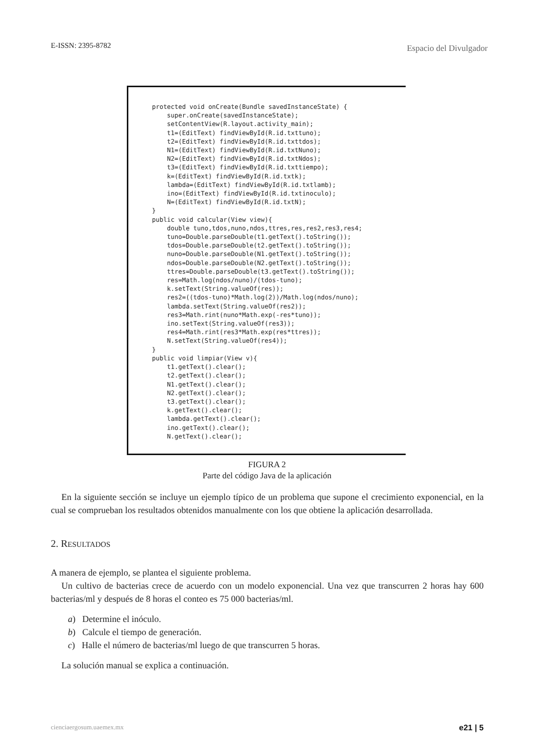E-ISSN: 2395-8782 Espacio del Divulgador
protected void onCreate(Bundle savedInstanceState) {
    super.onCreate(savedInstanceState);
    setContentView(R.layout.activity_main);
    t1=(EditText) findViewById(R.id.txttuno);
    t2=(EditText) findViewById(R.id.txttdos);
    N1=(EditText) findViewById(R.id.txtNuno);
    N2=(EditText) findViewById(R.id.txtNdos);
    t3=(EditText) findViewById(R.id.txttiempo);
    k=(EditText) findViewById(R.id.txtk);
    lambda=(EditText) findViewById(R.id.txtlamb);
    ino=(EditText) findViewById(R.id.txtinoculo);
    N=(EditText) findViewById(R.id.txtN);
}
public void calcular(View view){
    double tuno,tdos,nuno,ndos,ttres,res,res2,res3,res4;
    tuno=Double.parseDouble(t1.getText().toString());
    tdos=Double.parseDouble(t2.getText().toString());
    nuno=Double.parseDouble(N1.getText().toString());
    ndos=Double.parseDouble(N2.getText().toString());
    ttres=Double.parseDouble(t3.getText().toString());
    res=Math.log(ndos/nuno)/(tdos-tuno);
    k.setText(String.valueOf(res));
    res2=((tdos-tuno)*Math.log(2))/Math.log(ndos/nuno);
    lambda.setText(String.valueOf(res2));
    res3=Math.rint(nuno*Math.exp(-res*tuno));
    ino.setText(String.valueOf(res3));
    res4=Math.rint(res3*Math.exp(res*ttres));
    N.setText(String.valueOf(res4));
}
public void limpiar(View v){
    t1.getText().clear();
    t2.getText().clear();
    N1.getText().clear();
    N2.getText().clear();
    t3.getText().clear();
    k.getText().clear();
    lambda.getText().clear();
    ino.getText().clear();
    N.getText().clear();
FIGURA 2
Parte del código Java de la aplicación
En la siguiente sección se incluye un ejemplo típico de un problema que supone el crecimiento exponencial, en la cual se comprueban los resultados obtenidos manualmente con los que obtiene la aplicación desarrollada.
2. RESULTADOS
A manera de ejemplo, se plantea el siguiente problema.
Un cultivo de bacterias crece de acuerdo con un modelo exponencial. Una vez que transcurren 2 horas hay 600 bacterias/ml y después de 8 horas el conteo es 75 000 bacterias/ml.
a) Determine el inóculo.
b) Calcule el tiempo de generación.
c) Halle el número de bacterias/ml luego de que transcurren 5 horas.
La solución manual se explica a continuación.
cienciaergosum.uaemex.mx e21 | 5